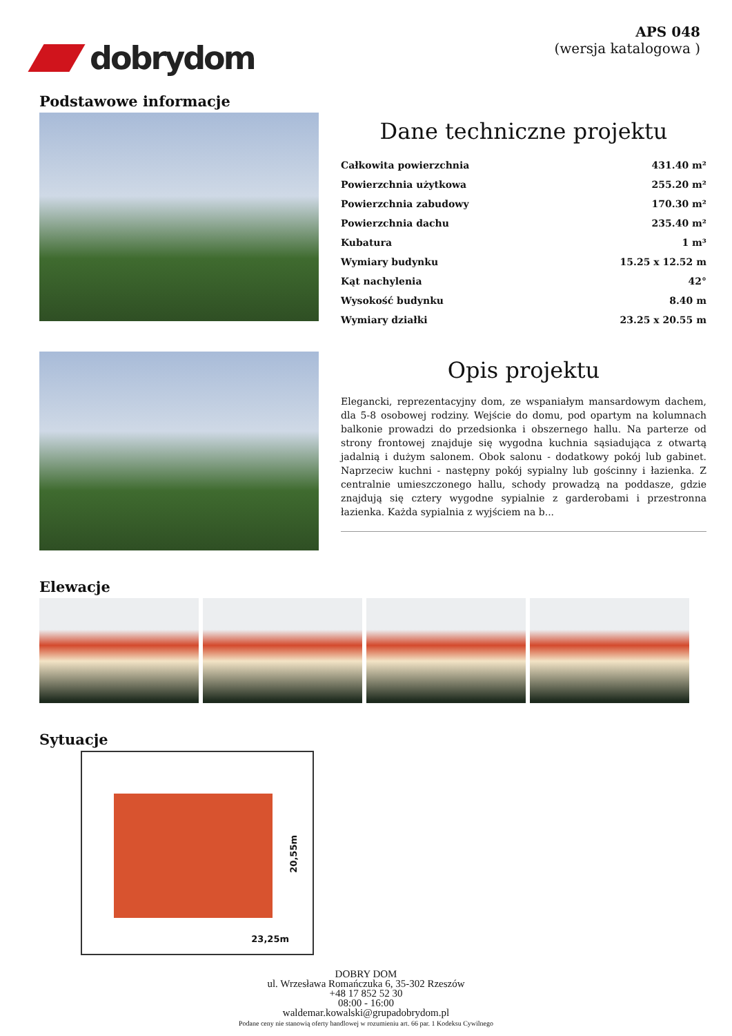dobrydom
APS 048
(wersja katalogowa )
Podstawowe informacje
Dane techniczne projektu
| Całkowita powierzchnia | 431.40 m² |
| Powierzchnia użytkowa | 255.20 m² |
| Powierzchnia zabudowy | 170.30 m² |
| Powierzchnia dachu | 235.40 m² |
| Kubatura | 1 m³ |
| Wymiary budynku | 15.25 x 12.52 m |
| Kąt nachylenia | 42° |
| Wysokość budynku | 8.40 m |
| Wymiary działki | 23.25 x 20.55 m |
Opis projektu
Elegancki, reprezentacyjny dom, ze wspaniałym mansardowym dachem, dla 5-8 osobowej rodziny. Wejście do domu, pod opartym na kolumnach balkonie prowadzi do przedsionka i obszernego hallu. Na parterze od strony frontowej znajduje się wygodna kuchnia sąsiadująca z otwartą jadalnią i dużym salonem. Obok salonu - dodatkowy pokój lub gabinet. Naprzeciw kuchni - następny pokój sypialny lub gościnny i łazienka. Z centralnie umieszczonego hallu, schody prowadzą na poddasze, gdzie znajdują się cztery wygodne sypialnie z garderobami i przestronna łazienka. Każda sypialnia z wyjściem na b...
Elewacje
Sytuacje
20,55m
23,25m
DOBRY DOM
ul. Wrzesława Romańczuka 6, 35-302 Rzeszów
+48 17 852 52 30
08:00 - 16:00
waldemar.kowalski@grupadobrydom.pl
Podane ceny nie stanowią oferty handlowej w rozumieniu art. 66 par. 1 Kodeksu Cywilnego